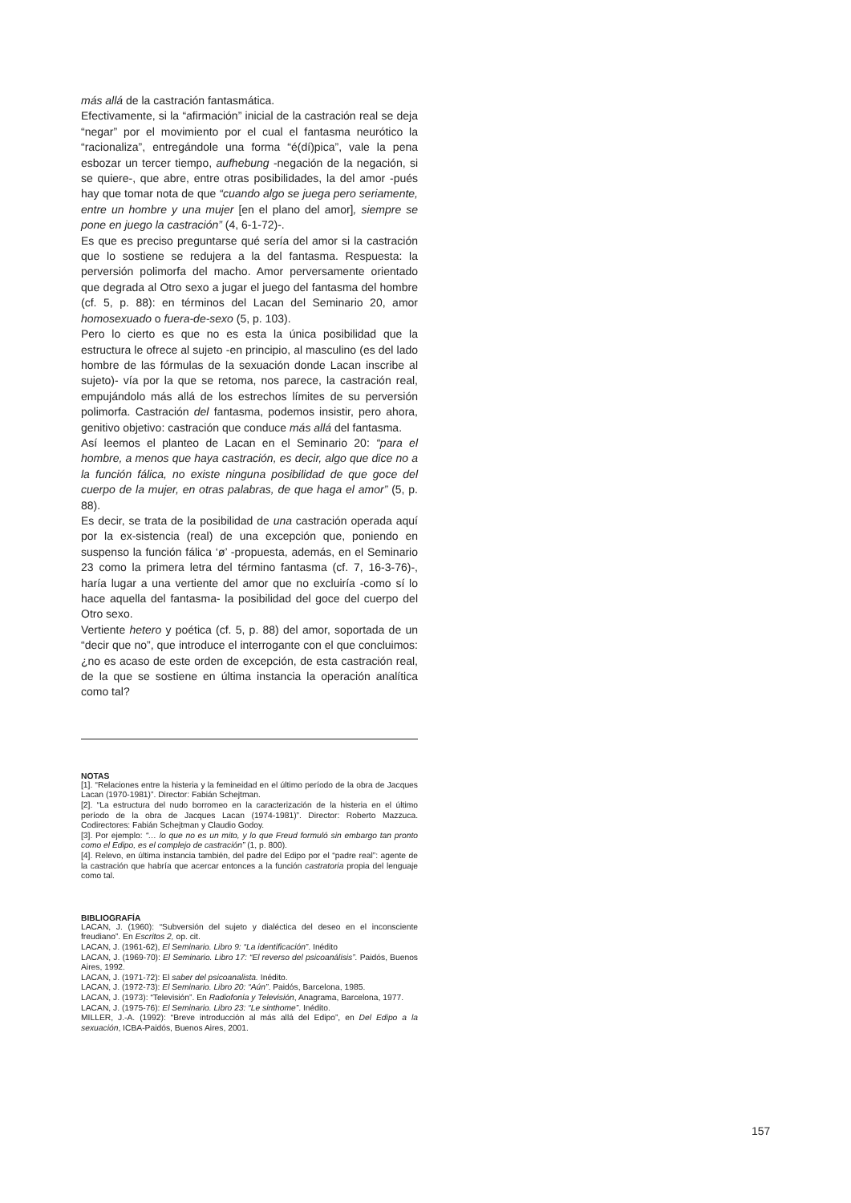más allá de la castración fantasmática.
Efectivamente, si la “afirmación” inicial de la castración real se deja “negar” por el movimiento por el cual el fantasma neurótico la “racionaliza”, entregándole una forma “é(dí)pica”, vale la pena esbozar un tercer tiempo, aufhebung -negación de la negación, si se quiere-, que abre, entre otras posibilidades, la del amor -pués hay que tomar nota de que “cuando algo se juega pero seriamente, entre un hombre y una mujer [en el plano del amor], siempre se pone en juego la castración” (4, 6-1-72)-.
Es que es preciso preguntarse qué sería del amor si la castración que lo sostiene se redujera a la del fantasma. Respuesta: la perversión polimorfa del macho. Amor perversamente orientado que degrada al Otro sexo a jugar el juego del fantasma del hombre (cf. 5, p. 88): en términos del Lacan del Seminario 20, amor homosexuado o fuera-de-sexo (5, p. 103).
Pero lo cierto es que no es esta la única posibilidad que la estructura le ofrece al sujeto -en principio, al masculino (es del lado hombre de las fórmulas de la sexuación donde Lacan inscribe al sujeto)- vía por la que se retoma, nos parece, la castración real, empujándolo más allá de los estrechos límites de su perversión polimorfa. Castración del fantasma, podemos insistir, pero ahora, genitivo objetivo: castración que conduce más allá del fantasma.
Así leemos el planteo de Lacan en el Seminario 20: “para el hombre, a menos que haya castración, es decir, algo que dice no a la función fálica, no existe ninguna posibilidad de que goce del cuerpo de la mujer, en otras palabras, de que haga el amor” (5, p. 88).
Es decir, se trata de la posibilidad de una castración operada aquí por la ex-sistencia (real) de una excepción que, poniendo en suspenso la función fálica ‘ø’ -propuesta, además, en el Seminario 23 como la primera letra del término fantasma (cf. 7, 16-3-76)-, haría lugar a una vertiente del amor que no excluiría -como sí lo hace aquella del fantasma- la posibilidad del goce del cuerpo del Otro sexo.
Vertiente hetero y poética (cf. 5, p. 88) del amor, soportada de un “decir que no”, que introduce el interrogante con el que concluimos: ¿no es acaso de este orden de excepción, de esta castración real, de la que se sostiene en última instancia la operación analítica como tal?
NOTAS
[1]. “Relaciones entre la histeria y la femineidad en el último período de la obra de Jacques Lacan (1970-1981)”. Director: Fabián Schejtman.
[2]. “La estructura del nudo borromeo en la caracterización de la histeria en el último período de la obra de Jacques Lacan (1974-1981)”. Director: Roberto Mazzuca. Codirectores: Fabián Schejtman y Claudio Godoy.
[3]. Por ejemplo: “… lo que no es un mito, y lo que Freud formuló sin embargo tan pronto como el Edipo, es el complejo de castración” (1, p. 800).
[4]. Relevo, en última instancia también, del padre del Edipo por el “padre real”: agente de la castración que habría que acercar entonces a la función castratoria propia del lenguaje como tal.
BIBLIOGRAFÍA
LACAN, J. (1960): “Subversión del sujeto y dialéctica del deseo en el inconsciente freudiano”. En Escritos 2, op. cit.
LACAN, J. (1961-62), El Seminario. Libro 9: “La identificación”. Inédito
LACAN, J. (1969-70): El Seminario. Libro 17: “El reverso del psicoanálisis”. Paidós, Buenos Aires, 1992.
LACAN, J. (1971-72): El saber del psicoanalista. Inédito.
LACAN, J. (1972-73): El Seminario. Libro 20: “Aún”. Paidós, Barcelona, 1985.
LACAN, J. (1973): “Televisión”. En Radiofonía y Televisión, Anagrama, Barcelona, 1977.
LACAN, J. (1975-76): El Seminario. Libro 23: “Le sinthome”. Inédito.
MILLER, J.-A. (1992): “Breve introducción al más allá del Edipo”, en Del Edipo a la sexuación, ICBA-Paidós, Buenos Aires, 2001.
157